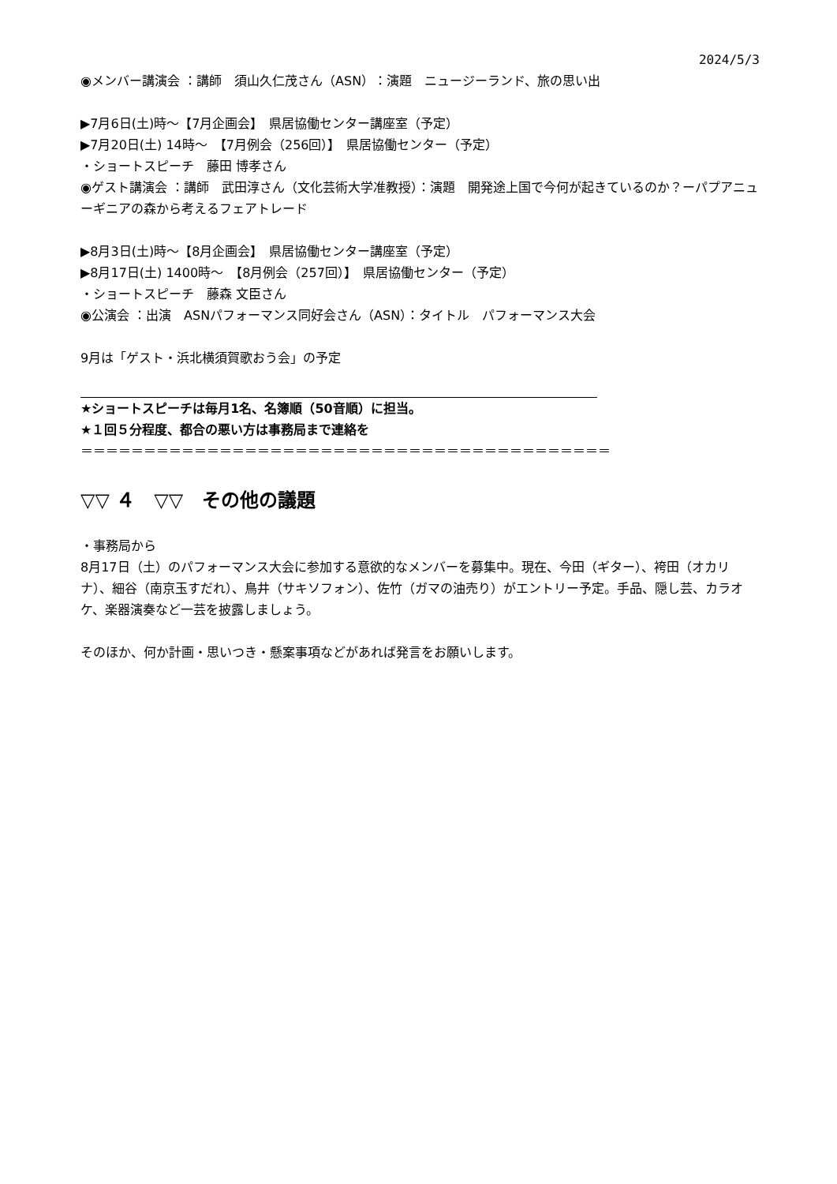2024/5/3
◉メンバー講演会 ：講師　須山久仁茂さん（ASN）：演題　ニュージーランド、旅の思い出
▶7月6日(土)時～【7月企画会】　県居協働センター講座室（予定）
▶7月20日(土) 14時～　【7月例会（256回）】　県居協働センター（予定）
・ショートスピーチ　藤田 博孝さん
◉ゲスト講演会 ：講師　武田淳さん（文化芸術大学准教授）：演題　開発途上国で今何が起きているのか？ーパプアニューギニアの森から考えるフェアトレード
▶8月3日(土)時～【8月企画会】　県居協働センター講座室（予定）
▶8月17日(土) 1400時～　【8月例会（257回）】　県居協働センター（予定）
・ショートスピーチ　藤森 文臣さん
◉公演会 ：出演　ASNパフォーマンス同好会さん（ASN）：タイトル　パフォーマンス大会
9月は「ゲスト・浜北横須賀歌おう会」の予定
★ショートスピーチは毎月1名、名簿順（50音順）に担当。
★１回５分程度、都合の悪い方は事務局まで連絡を
＝＝＝＝＝＝＝＝＝＝＝＝＝＝＝＝＝＝＝＝＝＝＝＝＝＝＝＝＝＝＝＝＝＝＝＝＝＝＝＝＝＝
▽▽ ４　▽▽　その他の議題
・事務局から
8月17日（土）のパフォーマンス大会に参加する意欲的なメンバーを募集中。現在、今田（ギター）、袴田（オカリナ）、細谷（南京玉すだれ）、鳥井（サキソフォン）、佐竹（ガマの油売り）がエントリー予定。手品、隠し芸、カラオケ、楽器演奏など一芸を披露しましょう。
そのほか、何か計画・思いつき・懸案事項などがあれば発言をお願いします。